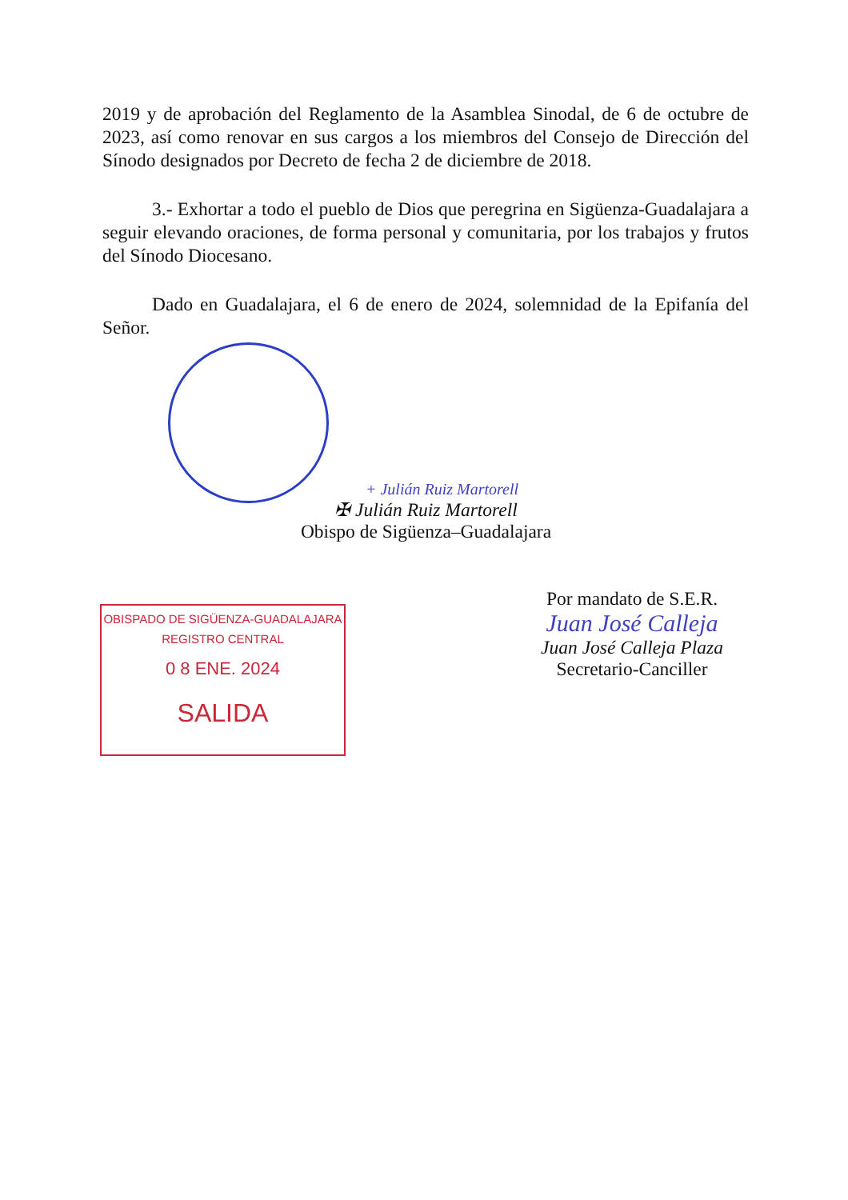2019 y de aprobación del Reglamento de la Asamblea Sinodal, de 6 de octubre de 2023, así como renovar en sus cargos a los miembros del Consejo de Dirección del Sínodo designados por Decreto de fecha 2 de diciembre de 2018.
3.- Exhortar a todo el pueblo de Dios que peregrina en Sigüenza-Guadalajara a seguir elevando oraciones, de forma personal y comunitaria, por los trabajos y frutos del Sínodo Diocesano.
Dado en Guadalajara, el 6 de enero de 2024, solemnidad de la Epifanía del Señor.
+ Julián Ruiz Martorell
✠ Julián Ruiz Martorell
Obispo de Sigüenza–Guadalajara
OBISPADO DE SIGÜENZA-GUADALAJARA
REGISTRO CENTRAL
0 8 ENE. 2024
SALIDA
Por mandato de S.E.R.
Juan José Calleja
Juan José Calleja Plaza
Secretario-Canciller